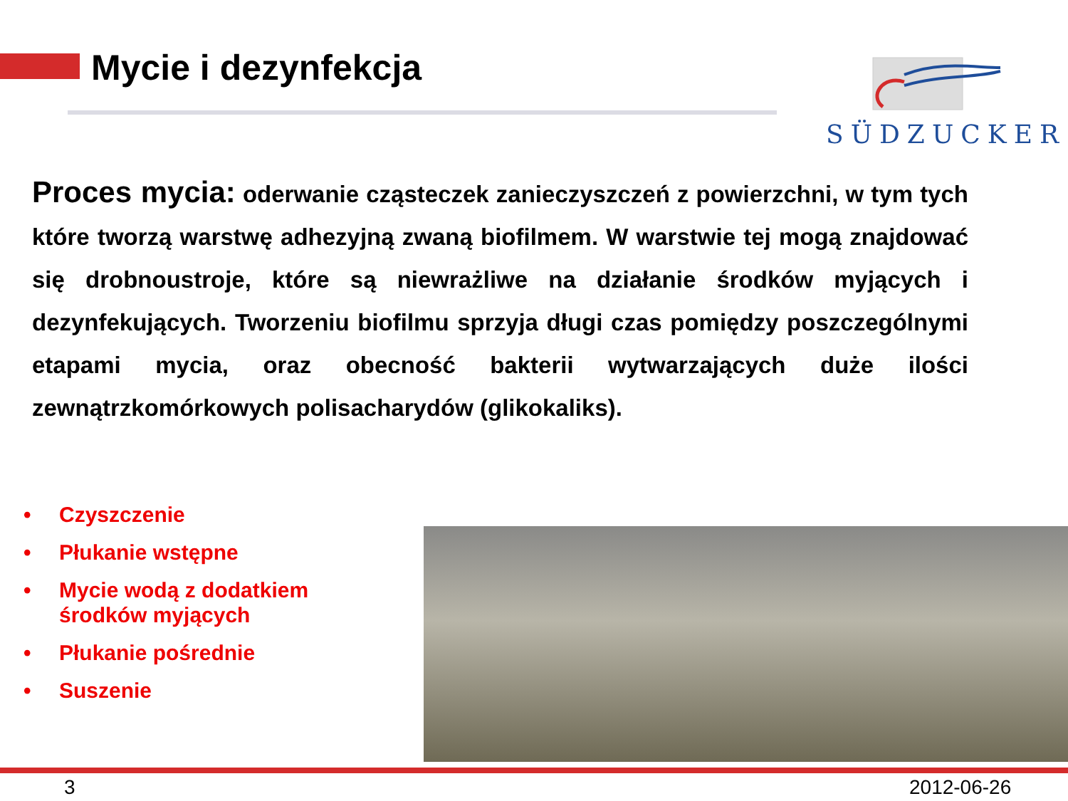Mycie i dezynfekcja
SÜDZUCKER
Proces mycia: oderwanie cząsteczek zanieczyszczeń z powierzchni, w tym tych które tworzą warstwę adhezyjną zwaną biofilmem. W warstwie tej mogą znajdować się drobnoustroje, które są niewrażliwe na działanie środków myjących i dezynfekujących. Tworzeniu biofilmu sprzyja długi czas pomiędzy poszczególnymi etapami mycia, oraz obecność bakterii wytwarzających duże ilości zewnątrzkomórkowych polisacharydów (glikokaliks).
• Czyszczenie
• Płukanie wstępne
• Mycie wodą z dodatkiem
środków myjących
• Płukanie pośrednie
• Suszenie
3 2012-06-26